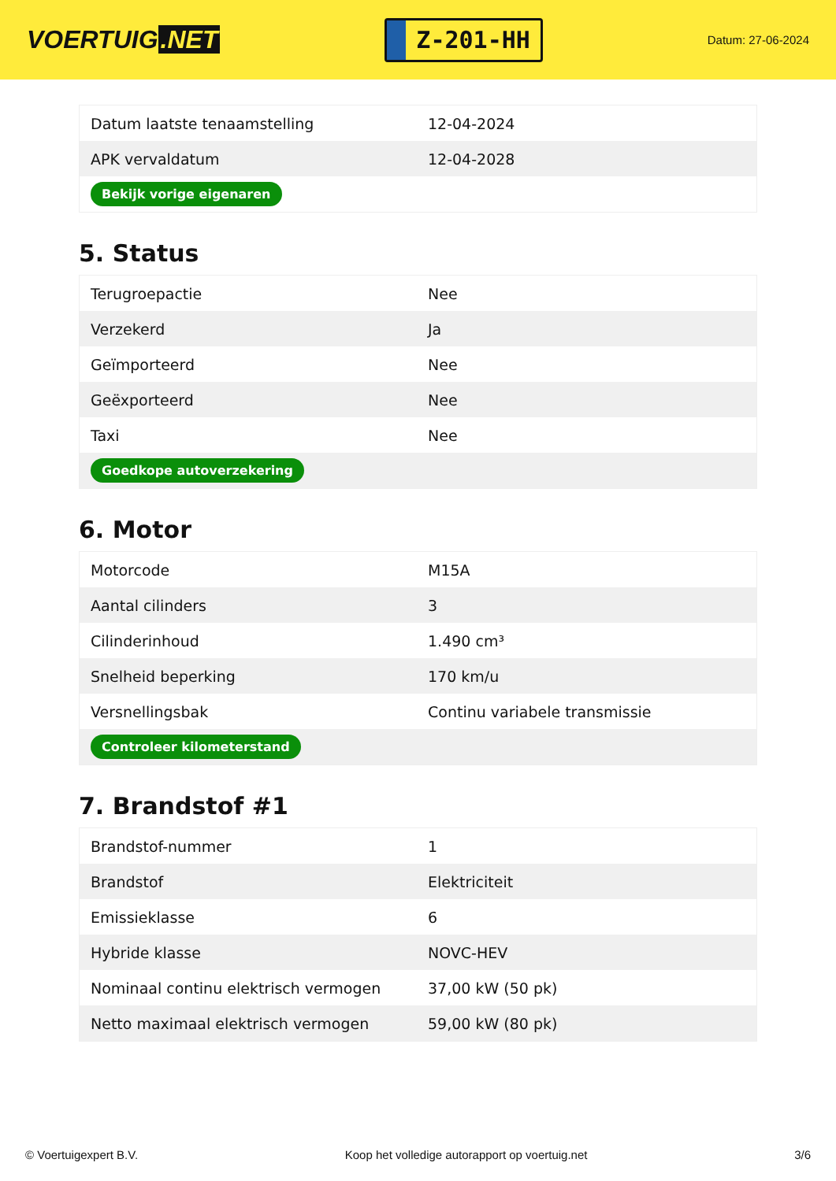VOERTUIG.NET
Z-201-HH
Datum: 27-06-2024
| Datum laatste tenaamstelling | 12-04-2024 |
| APK vervaldatum | 12-04-2028 |
| Bekijk vorige eigenaren | |
5. Status
| Terugroepactie | Nee |
| Verzekerd | Ja |
| Geïmporteerd | Nee |
| Geëxporteerd | Nee |
| Taxi | Nee |
| Goedkope autoverzekering | |
6. Motor
| Motorcode | M15A |
| Aantal cilinders | 3 |
| Cilinderinhoud | 1.490 cm³ |
| Snelheid beperking | 170 km/u |
| Versnellingsbak | Continu variabele transmissie |
| Controleer kilometerstand | |
7. Brandstof #1
| Brandstof-nummer | 1 |
| Brandstof | Elektriciteit |
| Emissieklasse | 6 |
| Hybride klasse | NOVC-HEV |
| Nominaal continu elektrisch vermogen | 37,00 kW (50 pk) |
| Netto maximaal elektrisch vermogen | 59,00 kW (80 pk) |
© Voertuigexpert B.V. Koop het volledige autorapport op voertuig.net 3/6